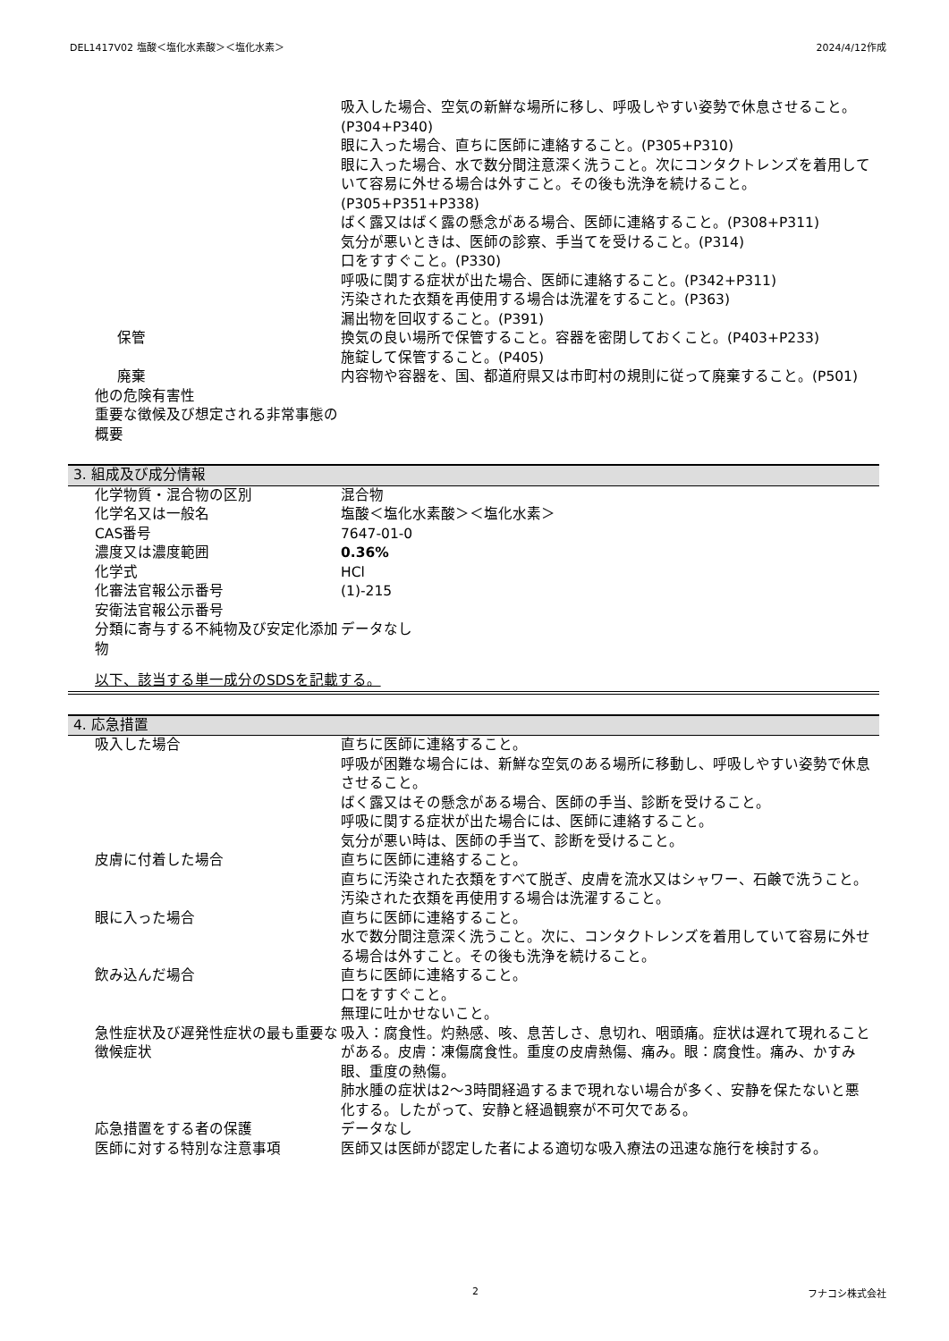DEL1417V02 塩酸＜塩化水素酸＞＜塩化水素＞ 2024/4/12作成
吸入した場合、空気の新鮮な場所に移し、呼吸しやすい姿勢で休息させること。(P304+P340)
眼に入った場合、直ちに医師に連絡すること。(P305+P310)
眼に入った場合、水で数分間注意深く洗うこと。次にコンタクトレンズを着用していて容易に外せる場合は外すこと。その後も洗浄を続けること。(P305+P351+P338)
ばく露又はばく露の懸念がある場合、医師に連絡すること。(P308+P311)
気分が悪いときは、医師の診察、手当てを受けること。(P314)
口をすすぐこと。(P330)
呼吸に関する症状が出た場合、医師に連絡すること。(P342+P311)
汚染された衣類を再使用する場合は洗濯をすること。(P363)
漏出物を回収すること。(P391)
保管 換気の良い場所で保管すること。容器を密閉しておくこと。(P403+P233)
施錠して保管すること。(P405)
廃棄 内容物や容器を、国、都道府県又は市町村の規則に従って廃棄すること。(P501)
他の危険有害性
重要な徴候及び想定される非常事態の概要
3. 組成及び成分情報
化学物質・混合物の区別 混合物
化学名又は一般名 塩酸＜塩化水素酸＞＜塩化水素＞
CAS番号 7647-01-0
濃度又は濃度範囲 0.36%
化学式 HCl
化審法官報公示番号 (1)-215
安衛法官報公示番号
分類に寄与する不純物及び安定化添加物 データなし
以下、該当する単一成分のSDSを記載する。
4. 応急措置
吸入した場合 直ちに医師に連絡すること。
呼吸が困難な場合には、新鮮な空気のある場所に移動し、呼吸しやすい姿勢で休息させること。
ばく露又はその懸念がある場合、医師の手当、診断を受けること。
呼吸に関する症状が出た場合には、医師に連絡すること。
気分が悪い時は、医師の手当て、診断を受けること。
皮膚に付着した場合 直ちに医師に連絡すること。
直ちに汚染された衣類をすべて脱ぎ、皮膚を流水又はシャワー、石鹸で洗うこと。
汚染された衣類を再使用する場合は洗濯すること。
眼に入った場合 直ちに医師に連絡すること。
水で数分間注意深く洗うこと。次に、コンタクトレンズを着用していて容易に外せる場合は外すこと。その後も洗浄を続けること。
飲み込んだ場合 直ちに医師に連絡すること。
口をすすぐこと。
無理に吐かせないこと。
急性症状及び遅発性症状の最も重要な徴候症状
吸入：腐食性。灼熱感、咳、息苦しさ、息切れ、咽頭痛。症状は遅れて現れることがある。皮膚：凍傷腐食性。重度の皮膚熱傷、痛み。眼：腐食性。痛み、かすみ眼、重度の熱傷。
肺水腫の症状は2～3時間経過するまで現れない場合が多く、安静を保たないと悪化する。したがって、安静と経過観察が不可欠である。
応急措置をする者の保護 データなし
医師に対する特別な注意事項 医師又は医師が認定した者による適切な吸入療法の迅速な施行を検討する。
2 フナコシ株式会社